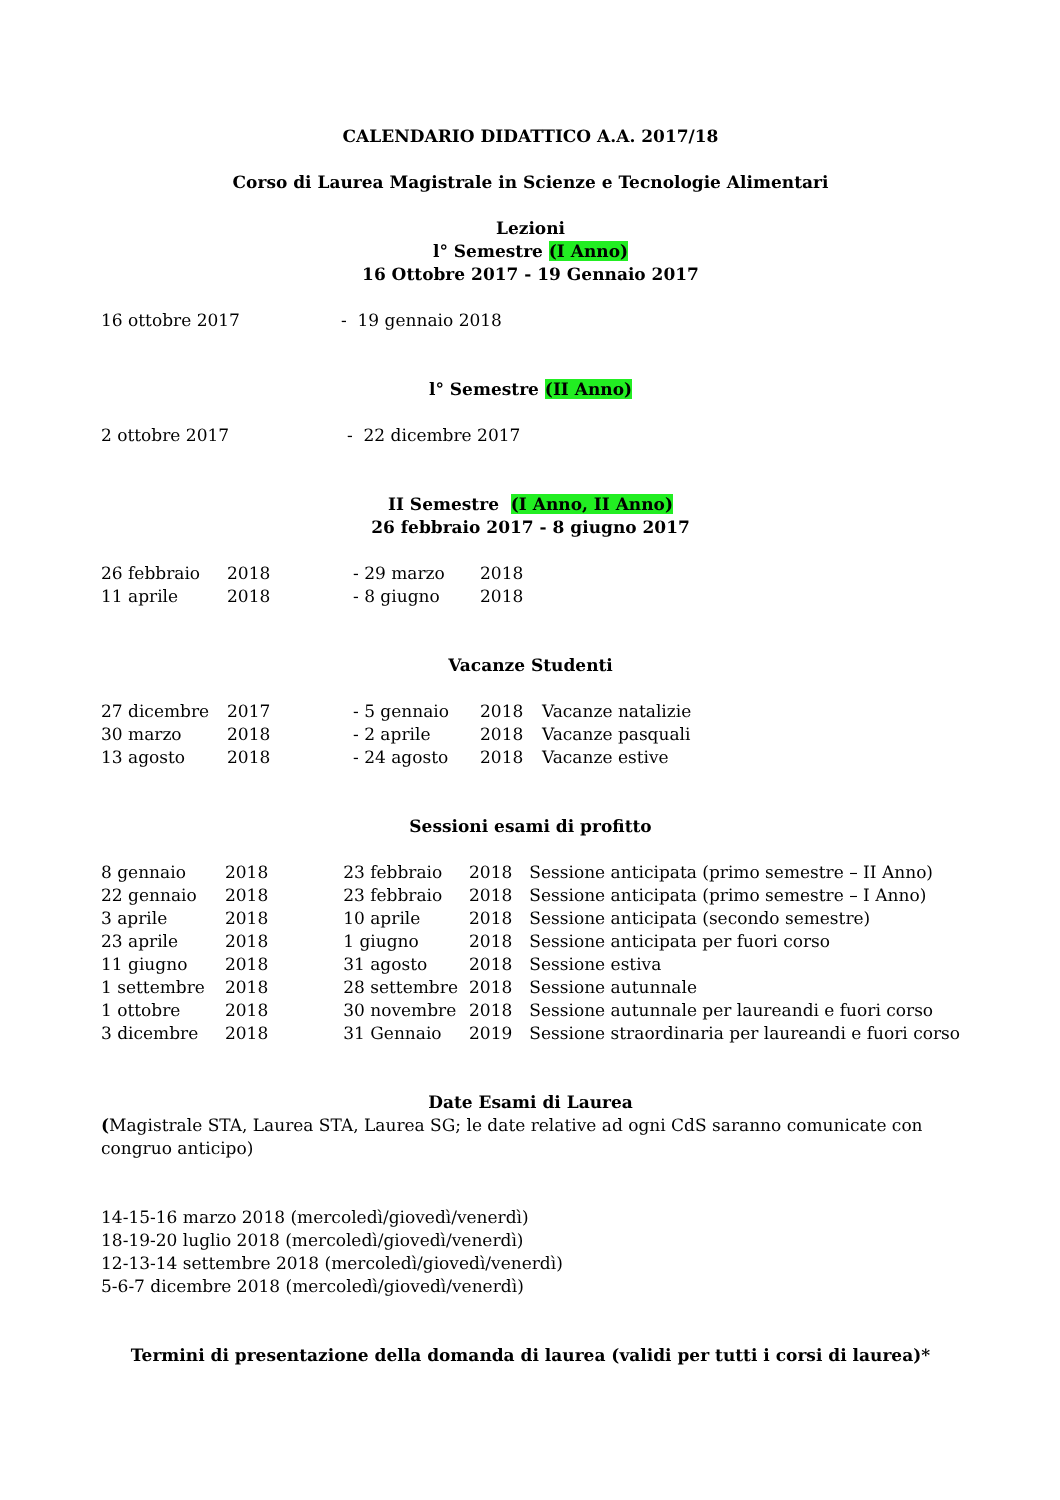CALENDARIO DIDATTICO A.A. 2017/18
Corso di Laurea Magistrale in Scienze e Tecnologie Alimentari
Lezioni
l° Semestre (I Anno)
16 Ottobre 2017 - 19 Gennaio 2017
| 16 ottobre 2017 | - 19 gennaio 2018 |
l° Semestre (II Anno)
| 2 ottobre 2017 | - 22 dicembre 2017 |
II Semestre (I Anno, II Anno)
26 febbraio 2017 - 8 giugno 2017
| 26 febbraio | 2018 | - 29 marzo | 2018 | |
| 11 aprile | 2018 | - 8 giugno | 2018 | |
Vacanze Studenti
| 27 dicembre | 2017 | - 5 gennaio | 2018 | Vacanze natalizie |
| 30 marzo | 2018 | - 2 aprile | 2018 | Vacanze pasquali |
| 13 agosto | 2018 | - 24 agosto | 2018 | Vacanze estive |
Sessioni esami di profitto
| 8 gennaio | 2018 | 23 febbraio | 2018 | Sessione anticipata (primo semestre – II Anno) |
| 22 gennaio | 2018 | 23 febbraio | 2018 | Sessione anticipata (primo semestre – I Anno) |
| 3 aprile | 2018 | 10 aprile | 2018 | Sessione anticipata (secondo semestre) |
| 23 aprile | 2018 | 1 giugno | 2018 | Sessione anticipata per fuori corso |
| 11 giugno | 2018 | 31 agosto | 2018 | Sessione estiva |
| 1 settembre | 2018 | 28 settembre | 2018 | Sessione autunnale |
| 1 ottobre | 2018 | 30 novembre | 2018 | Sessione autunnale per laureandi e fuori corso |
| 3 dicembre | 2018 | 31 Gennaio | 2019 | Sessione straordinaria per laureandi e fuori corso |
Date Esami di Laurea
(Magistrale STA, Laurea STA, Laurea SG; le date relative ad ogni CdS saranno comunicate con congruo anticipo)
14-15-16 marzo 2018 (mercoledì/giovedì/venerdì)
18-19-20 luglio 2018 (mercoledì/giovedì/venerdì)
12-13-14 settembre 2018 (mercoledì/giovedì/venerdì)
5-6-7 dicembre 2018 (mercoledì/giovedì/venerdì)
Termini di presentazione della domanda di laurea (validi per tutti i corsi di laurea)*